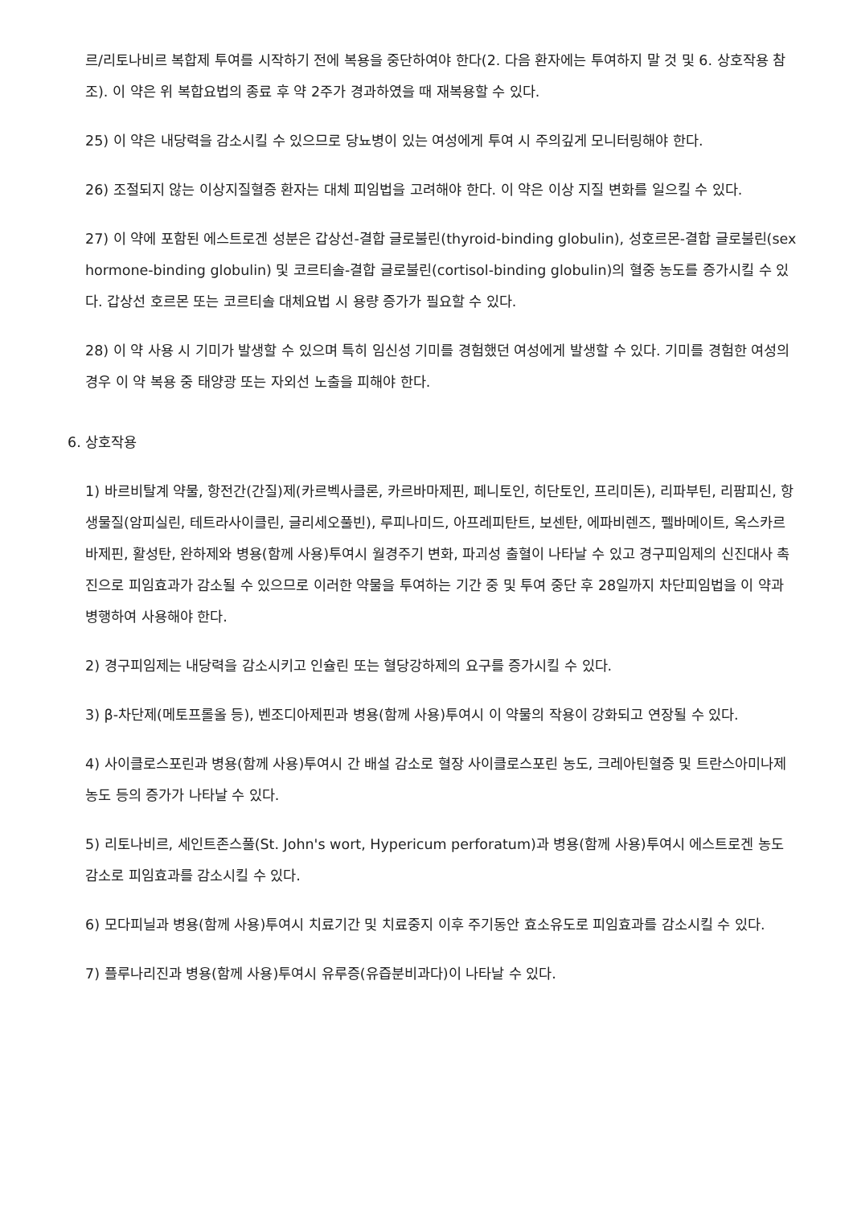르/리토나비르 복합제 투여를 시작하기 전에 복용을 중단하여야 한다(2. 다음 환자에는 투여하지 말 것 및 6. 상호작용 참조). 이 약은 위 복합요법의 종료 후 약 2주가 경과하였을 때 재복용할 수 있다.
25) 이 약은 내당력을 감소시킬 수 있으므로 당뇨병이 있는 여성에게 투여 시 주의깊게 모니터링해야 한다.
26) 조절되지 않는 이상지질혈증 환자는 대체 피임법을 고려해야 한다. 이 약은 이상 지질 변화를 일으킬 수 있다.
27) 이 약에 포함된 에스트로겐 성분은 갑상선-결합 글로불린(thyroid-binding globulin), 성호르몬-결합 글로불린(sex hormone-binding globulin) 및 코르티솔-결합 글로불린(cortisol-binding globulin)의 혈중 농도를 증가시킬 수 있다. 갑상선 호르몬 또는 코르티솔 대체요법 시 용량 증가가 필요할 수 있다.
28) 이 약 사용 시 기미가 발생할 수 있으며 특히 임신성 기미를 경험했던 여성에게 발생할 수 있다. 기미를 경험한 여성의 경우 이 약 복용 중 태양광 또는 자외선 노출을 피해야 한다.
6. 상호작용
1) 바르비탈계 약물, 항전간(간질)제(카르벡사클론, 카르바마제핀, 페니토인, 히단토인, 프리미돈), 리파부틴, 리팜피신, 항생물질(암피실린, 테트라사이클린, 글리세오풀빈), 루피나미드, 아프레피탄트, 보센탄, 에파비렌즈, 펠바메이트, 옥스카르바제핀, 활성탄, 완하제와 병용(함께 사용)투여시 월경주기 변화, 파괴성 출혈이 나타날 수 있고 경구피임제의 신진대사 촉진으로 피임효과가 감소될 수 있으므로 이러한 약물을 투여하는 기간 중 및 투여 중단 후 28일까지 차단피임법을 이 약과 병행하여 사용해야 한다.
2) 경구피임제는 내당력을 감소시키고 인슐린 또는 혈당강하제의 요구를 증가시킬 수 있다.
3) β-차단제(메토프롤올 등), 벤조디아제핀과 병용(함께 사용)투여시 이 약물의 작용이 강화되고 연장될 수 있다.
4) 사이클로스포린과 병용(함께 사용)투여시 간 배설 감소로 혈장 사이클로스포린 농도, 크레아틴혈증 및 트란스아미나제 농도 등의 증가가 나타날 수 있다.
5) 리토나비르, 세인트존스풀(St. John's wort, Hypericum perforatum)과 병용(함께 사용)투여시 에스트로겐 농도 감소로 피임효과를 감소시킬 수 있다.
6) 모다피닐과 병용(함께 사용)투여시 치료기간 및 치료중지 이후 주기동안 효소유도로 피임효과를 감소시킬 수 있다.
7) 플루나리진과 병용(함께 사용)투여시 유루증(유즙분비과다)이 나타날 수 있다.